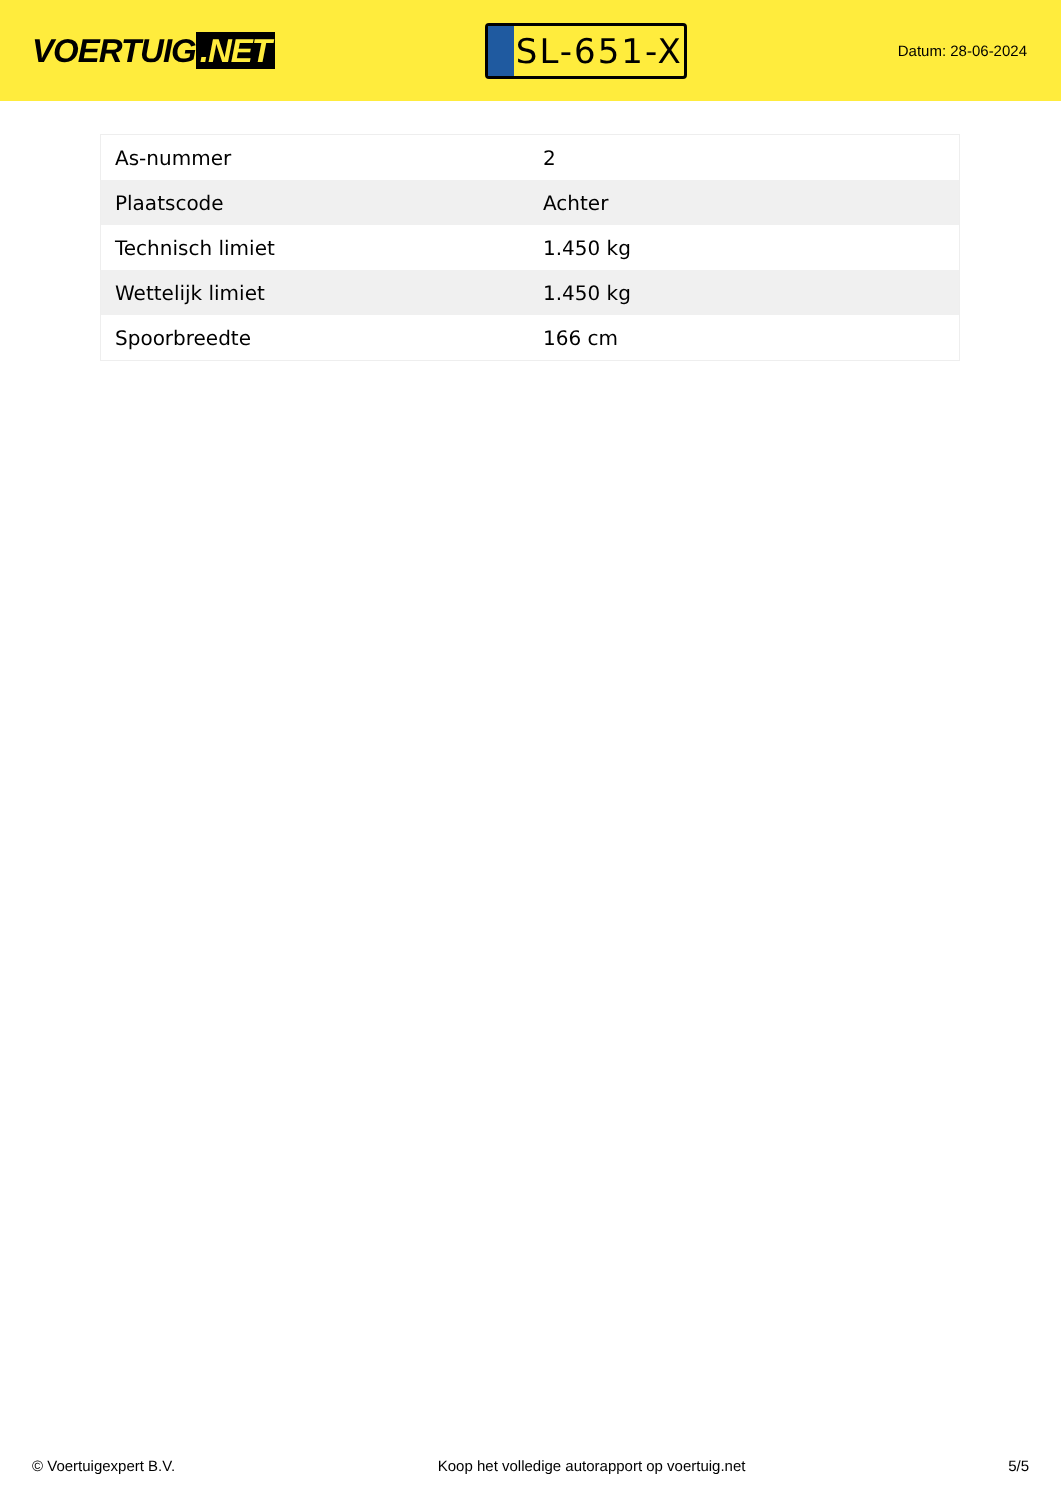VOERTUIG.NET
SL-651-X
Datum: 28-06-2024
| As-nummer | 2 |
| Plaatscode | Achter |
| Technisch limiet | 1.450 kg |
| Wettelijk limiet | 1.450 kg |
| Spoorbreedte | 166 cm |
© Voertuigexpert B.V. Koop het volledige autorapport op voertuig.net 5/5